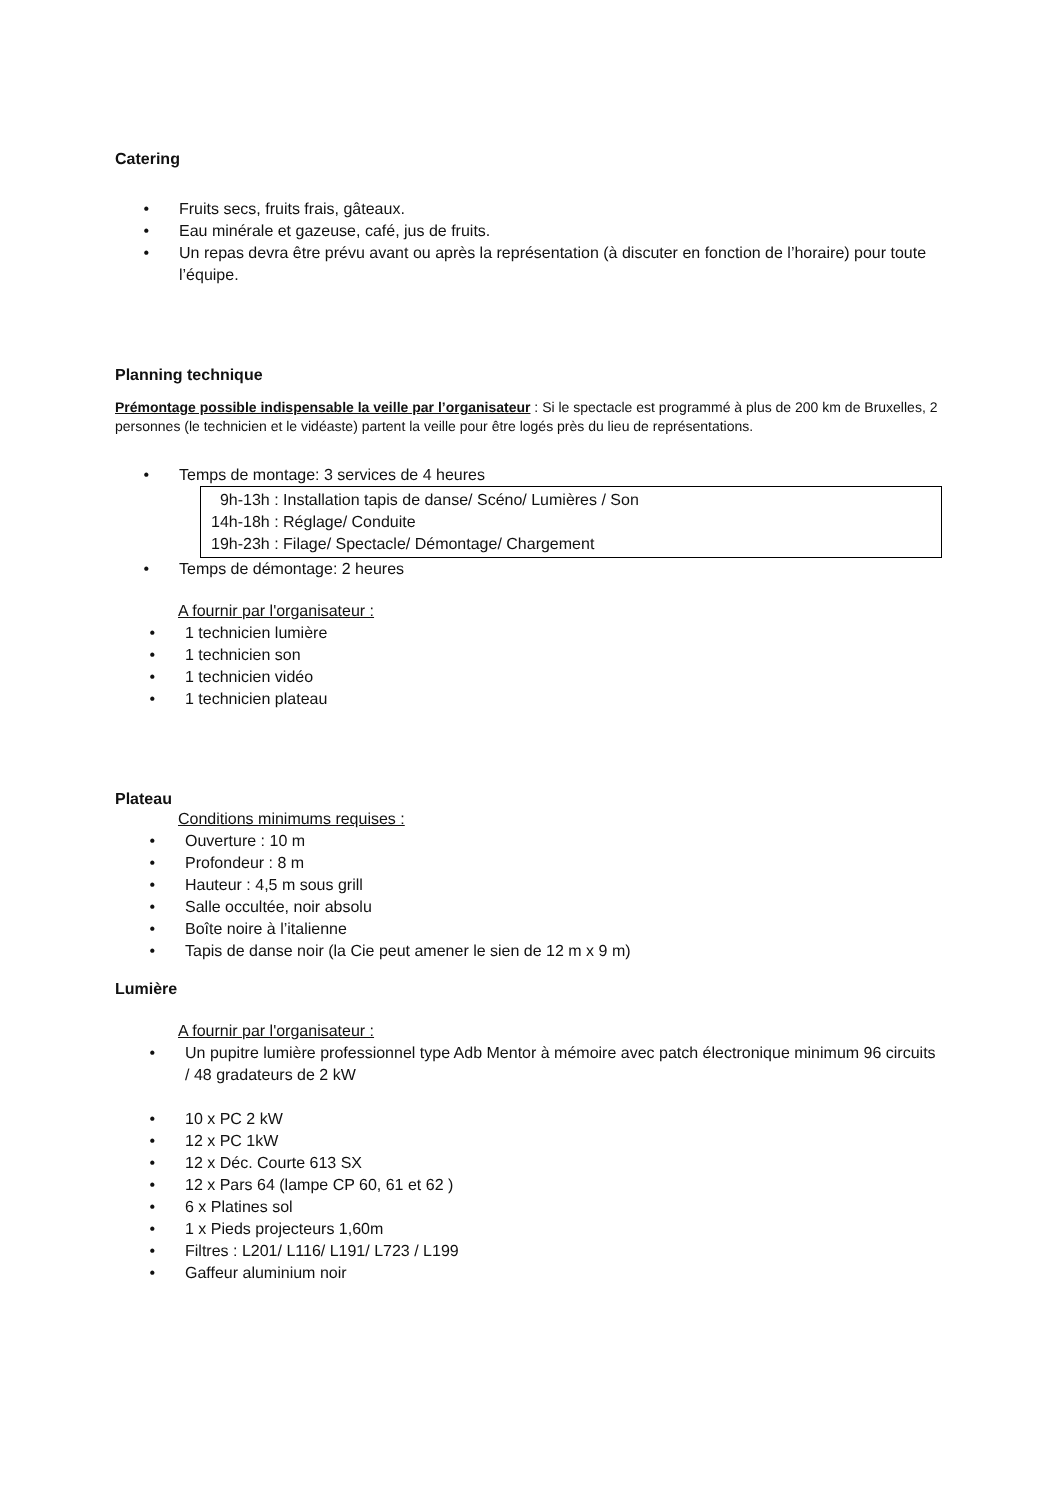Catering
• Fruits secs, fruits frais, gâteaux.
• Eau minérale et gazeuse, café, jus de fruits.
• Un repas devra être prévu avant ou après la représentation (à discuter en fonction de l’horaire) pour toute l’équipe.
Planning technique
Prémontage possible indispensable la veille par l’organisateur : Si le spectacle est programmé à plus de 200 km de Bruxelles, 2 personnes (le technicien et le vidéaste) partent la veille pour être logés près du lieu de représentations.
• Temps de montage: 3 services de 4 heures
9h-13h : Installation tapis de danse/ Scéno/ Lumières / Son
14h-18h : Réglage/ Conduite
19h-23h : Filage/ Spectacle/ Démontage/ Chargement
• Temps de démontage: 2 heures
A fournir par l'organisateur :
• 1 technicien lumière
• 1 technicien son
• 1 technicien vidéo
• 1 technicien plateau
Plateau
Conditions minimums requises :
• Ouverture : 10 m
• Profondeur : 8 m
• Hauteur : 4,5 m sous grill
• Salle occultée, noir absolu
• Boîte noire à l’italienne
• Tapis de danse noir (la Cie peut amener le sien de 12 m x 9 m)
Lumière
A fournir par l'organisateur :
• Un pupitre lumière professionnel type Adb Mentor à mémoire avec patch électronique minimum 96 circuits / 48 gradateurs de 2 kW
• 10 x PC 2 kW
• 12 x PC 1kW
• 12 x Déc. Courte 613 SX
• 12 x Pars 64 (lampe CP 60, 61 et 62 )
• 6 x Platines sol
• 1 x Pieds projecteurs 1,60m
• Filtres : L201/ L116/ L191/ L723 / L199
• Gaffeur aluminium noir